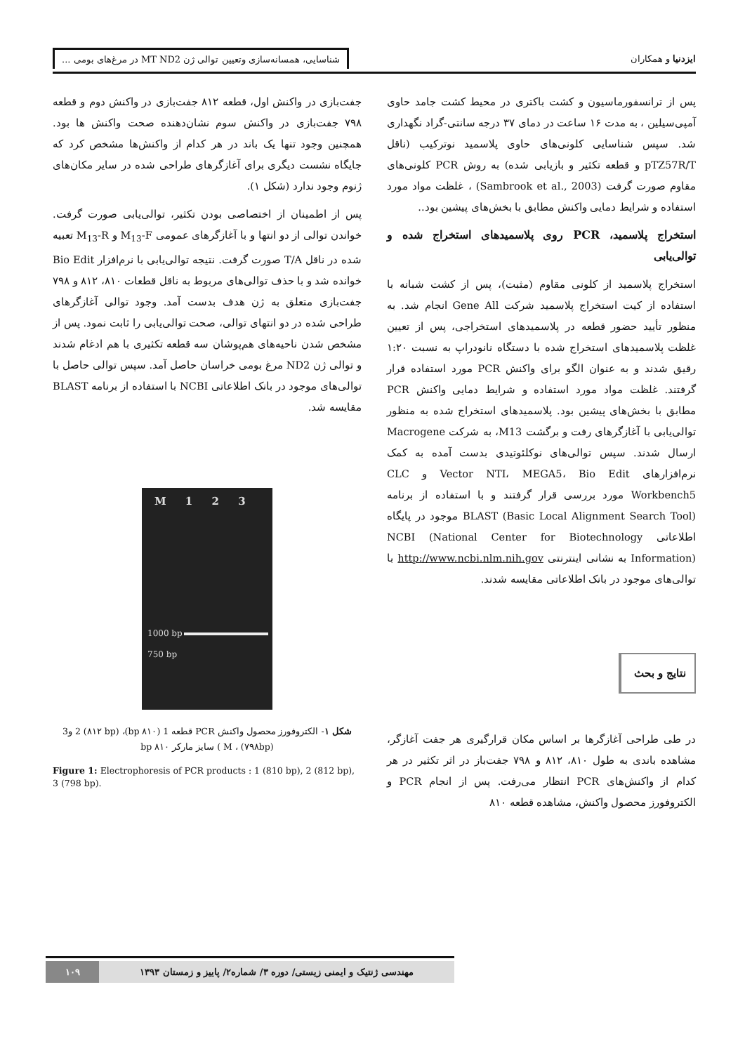ایزدنیا و همکاران شناسایی، همسانه‌سازی وتعیین توالی ژن MT ND2 در مرغ‌های بومی ...
پس از ترانسفورماسیون و کشت باکتری در محیط کشت جامد حاوی آمپی‌سیلین ، به مدت ۱۶ ساعت در دمای ۳۷ درجه سانتی-گراد نگهداری شد. سپس شناسایی کلونی‌های حاوی پلاسمید نوترکیب (ناقل pTZ57R/T و قطعه تکثیر و بازیابی شده) به روش PCR کلونی‌های مقاوم صورت گرفت (Sambrook et al., 2003) ، غلظت مواد مورد استفاده و شرایط دمایی واکنش مطابق با بخش‌های پیشین بود..
استخراج پلاسمید، PCR روی پلاسمیدهای استخراج شده و توالی‌یابی
استخراج پلاسمید از کلونی مقاوم (مثبت)، پس از کشت شبانه با استفاده از کیت استخراج پلاسمید شرکت Gene All انجام شد. به منظور تأیید حضور قطعه در پلاسمیدهای استخراجی، پس از تعیین غلظت پلاسمیدهای استخراج شده با دستگاه نانودراپ به نسبت ۱:۲۰ رقیق شدند و به عنوان الگو برای واکنش PCR مورد استفاده قرار گرفتند. غلظت مواد مورد استفاده و شرایط دمایی واکنش PCR مطابق با بخش‌های پیشین بود. پلاسمیدهای استخراج شده به منظور توالی‌یابی با آغازگرهای رفت و برگشت M13، به شرکت Macrogene ارسال شدند. سپس توالی‌های نوکلئوتیدی بدست آمده به کمک نرم‌افزارهای Vector NTI، MEGA5، Bio Edit و CLC Workbench5 مورد بررسی قرار گرفتند و با استفاده از برنامه BLAST (Basic Local Alignment Search Tool) موجود در پایگاه اطلاعاتی NCBI (National Center for Biotechnology Information) به نشانی اینترنتی http://www.ncbi.nlm.nih.gov با توالی‌های موجود در بانک اطلاعاتی مقایسه شدند.
نتایج و بحث
در طی طراحی آغازگرها بر اساس مکان قرارگیری هر جفت آغازگر، مشاهده باندی به طول ۸۱۰، ۸۱۲ و ۷۹۸ جفت‌باز در اثر تکثیر در هر کدام از واکنش‌های PCR انتظار می‌رفت. پس از انجام PCR و الکتروفورز محصول واکنش، مشاهده قطعه ۸۱۰
جفت‌بازی در واکنش اول، قطعه ۸۱۲ جفت‌بازی در واکنش دوم و قطعه ۷۹۸ جفت‌بازی در واکنش سوم نشان‌دهنده صحت واکنش ها بود. همچنین وجود تنها یک باند در هر کدام از واکنش‌ها مشخص کرد که جایگاه نشست دیگری برای آغازگرهای طراحی شده در سایر مکان‌های ژنوم وجود ندارد (شکل ۱).
پس از اطمینان از اختصاصی بودن تکثیر، توالی‌یابی صورت گرفت. خواندن توالی از دو انتها و با آغازگرهای عمومی M<sub>13</sub>-F و M<sub>13</sub>-R تعبیه شده در ناقل T/A صورت گرفت. نتیجه توالی‌یابی با نرم‌افزار Bio Edit خوانده شد و با حذف توالی‌های مربوط به ناقل قطعات ۸۱۰، ۸۱۲ و ۷۹۸ جفت‌بازی متعلق به ژن هدف بدست آمد. وجود توالی آغازگرهای طراحی شده در دو انتهای توالی، صحت توالی‌یابی را ثابت نمود. پس از مشخص شدن ناحیه‌های هم‌پوشان سه قطعه تکثیری با هم ادغام شدند و توالی ژن ND2 مرغ بومی خراسان حاصل آمد. سپس توالی حاصل با توالی‌های موجود در بانک اطلاعاتی NCBI با استفاده از برنامه BLAST مقایسه شد.
M 1 2 3
1000 bp
750 bp
شکل ۱- الکتروفورز محصول واکنش PCR قطعه 1 (۸۱۰ bp)، 2 (۸۱۲ bp) و3 (۷۹۸bp) ، M ) سایز مارکر ۸۱۰ bp
Figure 1: Electrophoresis of PCR products : 1 (810 bp), 2 (812 bp), 3 (798 bp).
مهندسی ژنتیک و ایمنی زیستی/ دوره ۳/ شماره۲/ پاییز و زمستان ۱۳۹۳
۱۰۹